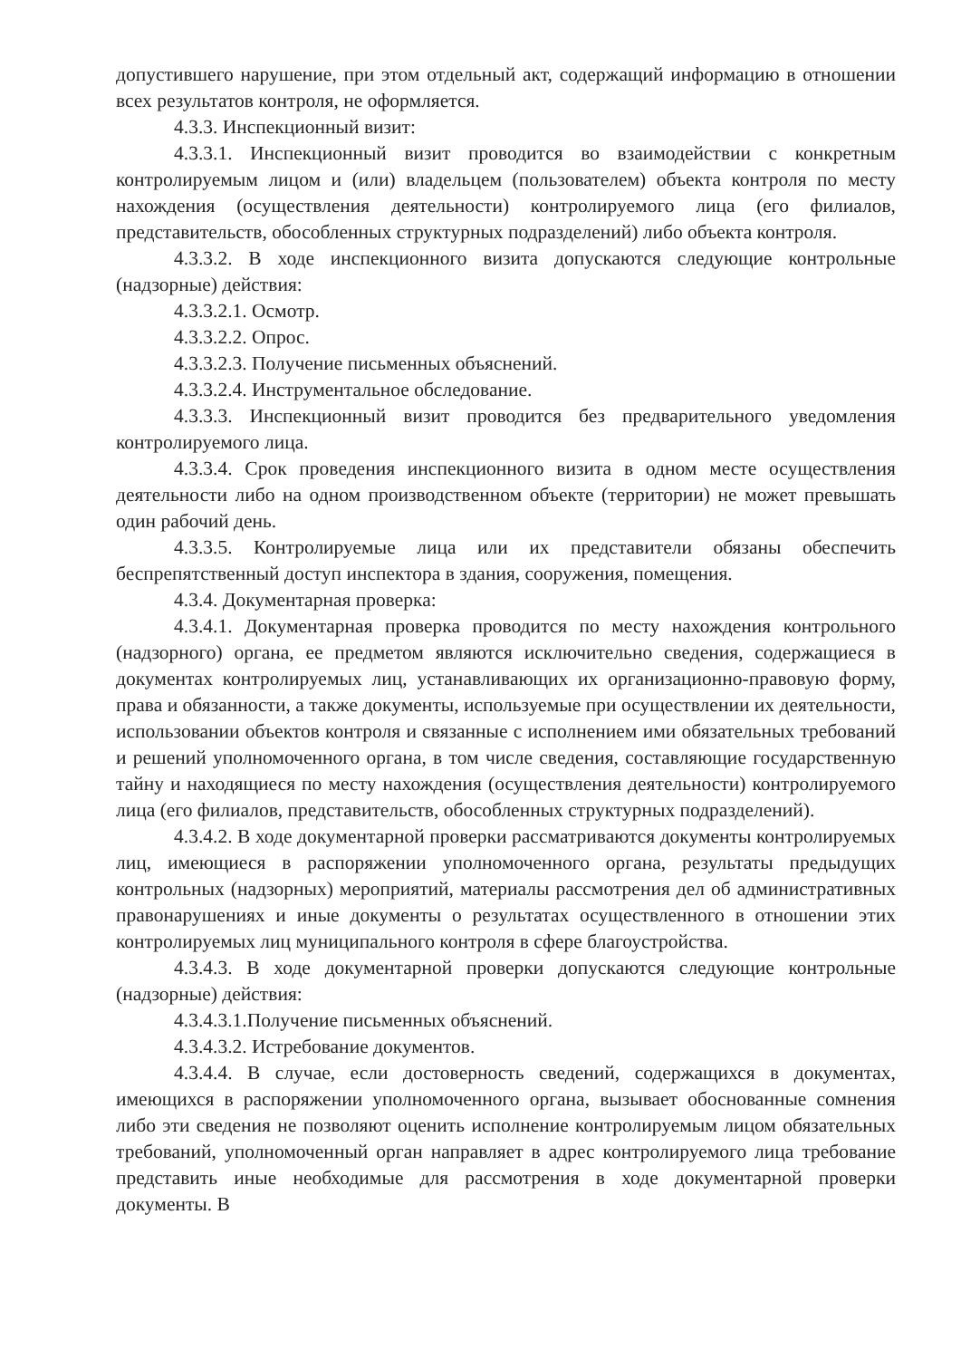допустившего нарушение, при этом отдельный акт, содержащий информацию в отношении всех результатов контроля, не оформляется.
4.3.3. Инспекционный визит:
4.3.3.1. Инспекционный визит проводится во взаимодействии с конкретным контролируемым лицом и (или) владельцем (пользователем) объекта контроля по месту нахождения (осуществления деятельности) контролируемого лица (его филиалов, представительств, обособленных структурных подразделений) либо объекта контроля.
4.3.3.2. В ходе инспекционного визита допускаются следующие контрольные (надзорные) действия:
4.3.3.2.1. Осмотр.
4.3.3.2.2. Опрос.
4.3.3.2.3. Получение письменных объяснений.
4.3.3.2.4. Инструментальное обследование.
4.3.3.3. Инспекционный визит проводится без предварительного уведомления контролируемого лица.
4.3.3.4. Срок проведения инспекционного визита в одном месте осуществления деятельности либо на одном производственном объекте (территории) не может превышать один рабочий день.
4.3.3.5. Контролируемые лица или их представители обязаны обеспечить беспрепятственный доступ инспектора в здания, сооружения, помещения.
4.3.4. Документарная проверка:
4.3.4.1. Документарная проверка проводится по месту нахождения контрольного (надзорного) органа, ее предметом являются исключительно сведения, содержащиеся в документах контролируемых лиц, устанавливающих их организационно-правовую форму, права и обязанности, а также документы, используемые при осуществлении их деятельности, использовании объектов контроля и связанные с исполнением ими обязательных требований и решений уполномоченного органа, в том числе сведения, составляющие государственную тайну и находящиеся по месту нахождения (осуществления деятельности) контролируемого лица (его филиалов, представительств, обособленных структурных подразделений).
4.3.4.2. В ходе документарной проверки рассматриваются документы контролируемых лиц, имеющиеся в распоряжении уполномоченного органа, результаты предыдущих контрольных (надзорных) мероприятий, материалы рассмотрения дел об административных правонарушениях и иные документы о результатах осуществленного в отношении этих контролируемых лиц муниципального контроля в сфере благоустройства.
4.3.4.3. В ходе документарной проверки допускаются следующие контрольные (надзорные) действия:
4.3.4.3.1.Получение письменных объяснений.
4.3.4.3.2. Истребование документов.
4.3.4.4. В случае, если достоверность сведений, содержащихся в документах, имеющихся в распоряжении уполномоченного органа, вызывает обоснованные сомнения либо эти сведения не позволяют оценить исполнение контролируемым лицом обязательных требований, уполномоченный орган направляет в адрес контролируемого лица требование представить иные необходимые для рассмотрения в ходе документарной проверки документы. В